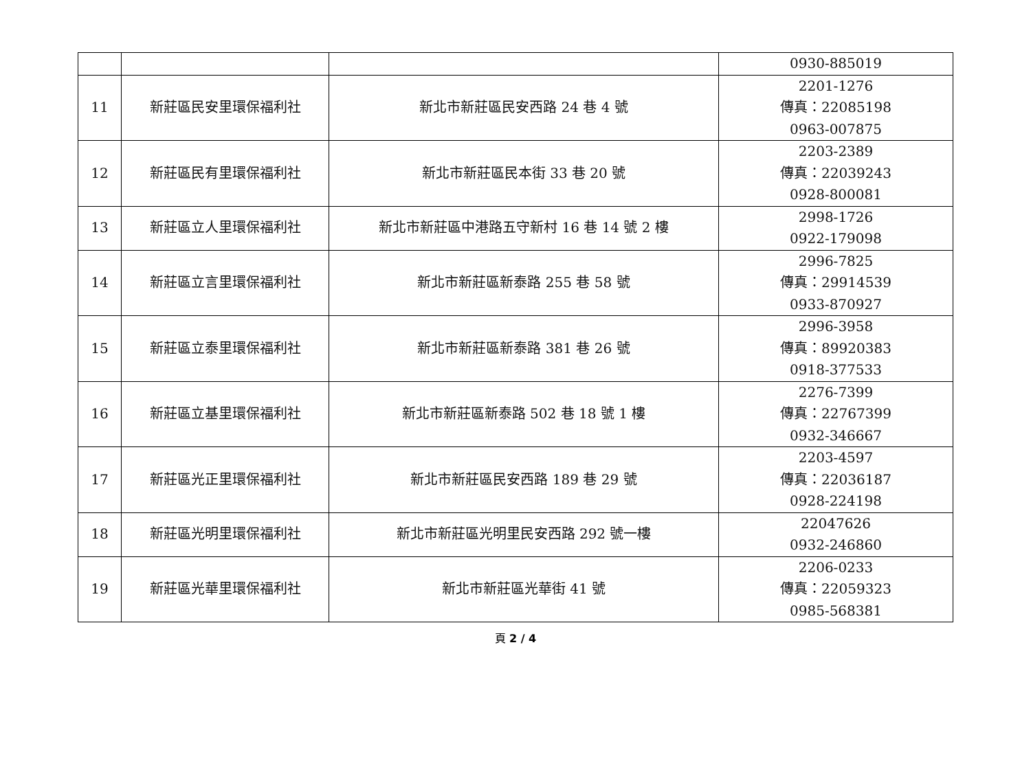| | | | 0930-885019 |
| 11 | 新莊區民安里環保福利社 | 新北市新莊區民安西路 24 巷 4 號 | 2201-1276 傳真：22085198 0963-007875 |
| 12 | 新莊區民有里環保福利社 | 新北市新莊區民本街 33 巷 20 號 | 2203-2389 傳真：22039243 0928-800081 |
| 13 | 新莊區立人里環保福利社 | 新北市新莊區中港路五守新村 16 巷 14 號 2 樓 | 2998-1726 0922-179098 |
| 14 | 新莊區立言里環保福利社 | 新北市新莊區新泰路 255 巷 58 號 | 2996-7825 傳真：29914539 0933-870927 |
| 15 | 新莊區立泰里環保福利社 | 新北市新莊區新泰路 381 巷 26 號 | 2996-3958 傳真：89920383 0918-377533 |
| 16 | 新莊區立基里環保福利社 | 新北市新莊區新泰路 502 巷 18 號 1 樓 | 2276-7399 傳真：22767399 0932-346667 |
| 17 | 新莊區光正里環保福利社 | 新北市新莊區民安西路 189 巷 29 號 | 2203-4597 傳真：22036187 0928-224198 |
| 18 | 新莊區光明里環保福利社 | 新北市新莊區光明里民安西路 292 號一樓 | 22047626 0932-246860 |
| 19 | 新莊區光華里環保福利社 | 新北市新莊區光華街 41 號 | 2206-0233 傳真：22059323 0985-568381 |
頁 2 / 4